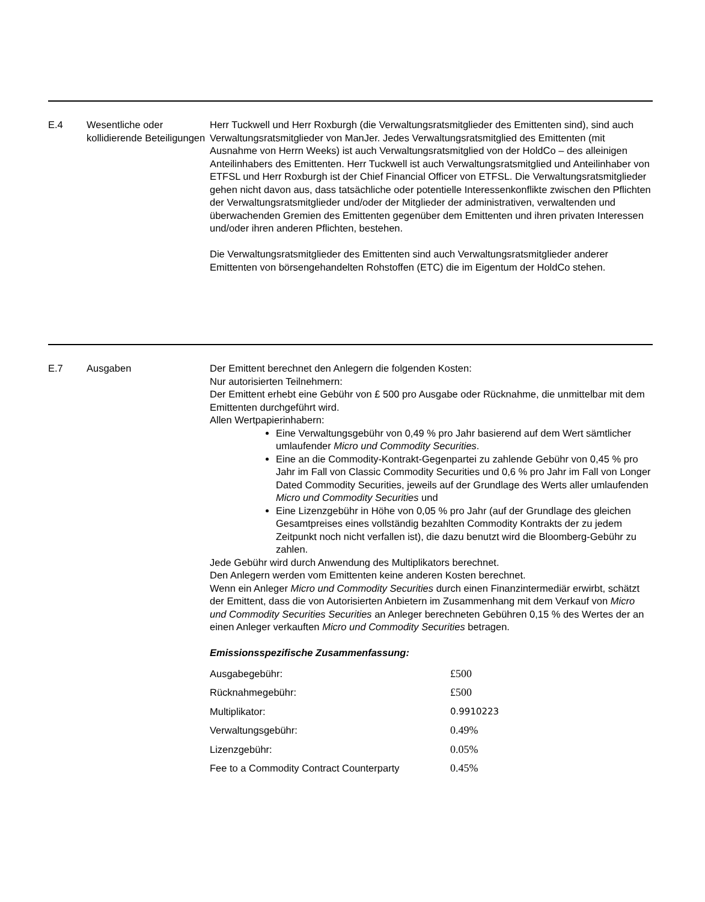E.4 Wesentliche oder kollidierende Beteiligungen
Herr Tuckwell und Herr Roxburgh (die Verwaltungsratsmitglieder des Emittenten sind), sind auch Verwaltungsratsmitglieder von ManJer. Jedes Verwaltungsratsmitglied des Emittenten (mit Ausnahme von Herrn Weeks) ist auch Verwaltungsratsmitglied von der HoldCo – des alleinigen Anteilinhabers des Emittenten. Herr Tuckwell ist auch Verwaltungsratsmitglied und Anteilinhaber von ETFSL und Herr Roxburgh ist der Chief Financial Officer von ETFSL. Die Verwaltungsratsmitglieder gehen nicht davon aus, dass tatsächliche oder potentielle Interessenkonflikte zwischen den Pflichten der Verwaltungsratsmitglieder und/oder der Mitglieder der administrativen, verwaltenden und überwachenden Gremien des Emittenten gegenüber dem Emittenten und ihren privaten Interessen und/oder ihren anderen Pflichten, bestehen.
Die Verwaltungsratsmitglieder des Emittenten sind auch Verwaltungsratsmitglieder anderer Emittenten von börsengehandelten Rohstoffen (ETC) die im Eigentum der HoldCo stehen.
E.7 Ausgaben Der Emittent berechnet den Anlegern die folgenden Kosten:
Nur autorisierten Teilnehmern:
Der Emittent erhebt eine Gebühr von £ 500 pro Ausgabe oder Rücknahme, die unmittelbar mit dem Emittenten durchgeführt wird.
Allen Wertpapierinhabern:
Eine Verwaltungsgebühr von 0,49 % pro Jahr basierend auf dem Wert sämtlicher umlaufender Micro und Commodity Securities.
Eine an die Commodity-Kontrakt-Gegenpartei zu zahlende Gebühr von 0,45 % pro Jahr im Fall von Classic Commodity Securities und 0,6 % pro Jahr im Fall von Longer Dated Commodity Securities, jeweils auf der Grundlage des Werts aller umlaufenden Micro und Commodity Securities und
Eine Lizenzgebühr in Höhe von 0,05 % pro Jahr (auf der Grundlage des gleichen Gesamtpreises eines vollständig bezahlten Commodity Kontrakts der zu jedem Zeitpunkt noch nicht verfallen ist), die dazu benutzt wird die Bloomberg-Gebühr zu zahlen.
Jede Gebühr wird durch Anwendung des Multiplikators berechnet.
Den Anlegern werden vom Emittenten keine anderen Kosten berechnet.
Wenn ein Anleger Micro und Commodity Securities durch einen Finanzintermediär erwirbt, schätzt der Emittent, dass die von Autorisierten Anbietern im Zusammenhang mit dem Verkauf von Micro und Commodity Securities Securities an Anleger berechneten Gebühren 0,15 % des Wertes der an einen Anleger verkauften Micro und Commodity Securities betragen.
Emissionsspezifische Zusammenfassung:
| Ausgabegebühr: | £500 |
| Rücknahmegebühr: | £500 |
| Multiplikator: | 0.9910223 |
| Verwaltungsgebühr: | 0.49% |
| Lizenzgebühr: | 0.05% |
| Fee to a Commodity Contract Counterparty | 0.45% |